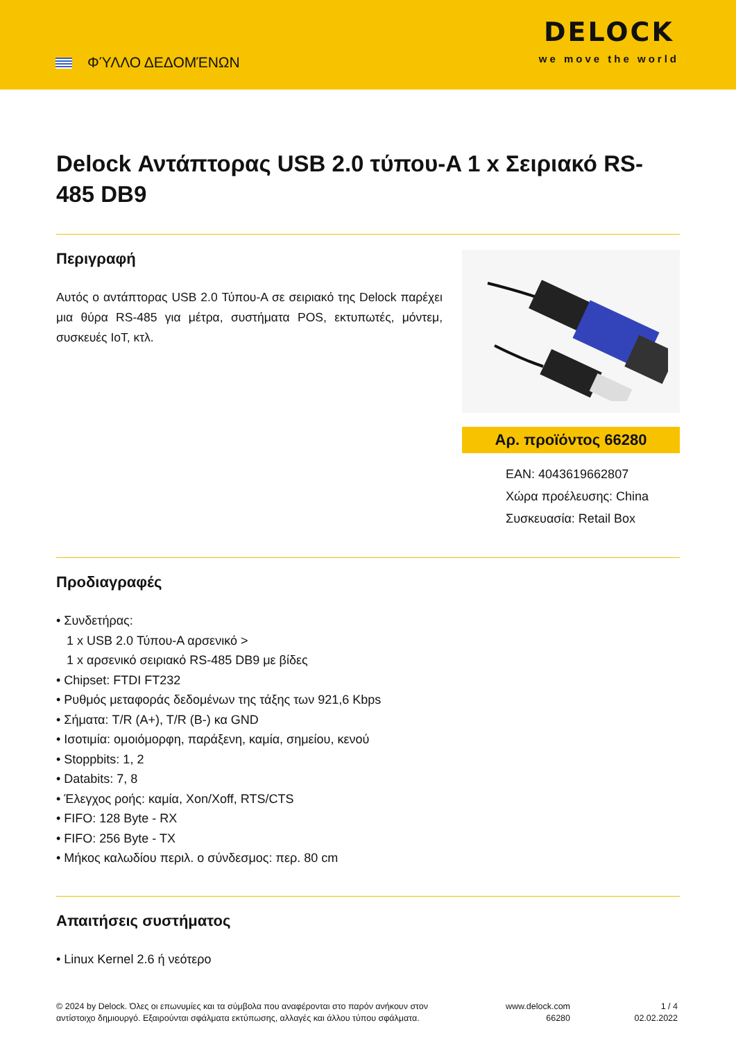ΦΎΛΛΟ ΔΕΔΟΜΈΝΩΝ
DELOCK
we move the world
Delock Αντάπτορας USB 2.0 τύπου-A 1 x Σειριακό RS-485 DB9
Περιγραφή
Αυτός ο αντάπτορας USB 2.0 Τύπου-A σε σειριακό της Delock παρέχει μια θύρα RS-485 για μέτρα, συστήματα POS, εκτυπωτές, μόντεμ, συσκευές IoT, κτλ.
Αρ. προϊόντος 66280
EAN: 4043619662807
Χώρα προέλευσης: China
Συσκευασία: Retail Box
Προδιαγραφές
Συνδετήρας:
1 x USB 2.0 Τύπου-A αρσενικό >
1 x αρσενικό σειριακό RS-485 DB9 με βίδες
Chipset: FTDI FT232
Ρυθμός μεταφοράς δεδομένων της τάξης των 921,6 Kbps
Σήματα: T/R (A+), T/R (B-) κα GND
Ισοτιμία: ομοιόμορφη, παράξενη, καμία, σημείου, κενού
Stoppbits: 1, 2
Databits: 7, 8
Έλεγχος ροής: καμία, Xon/Xoff, RTS/CTS
FIFO: 128 Byte - RX
FIFO: 256 Byte - TX
Μήκος καλωδίου περιλ. ο σύνδεσμος: περ. 80 cm
Απαιτήσεις συστήματος
Linux Kernel 2.6 ή νεότερο
© 2024 by Delock. Όλες οι επωνυμίες και τα σύμβολα που αναφέρονται στο παρόν ανήκουν στον αντίστοιχο δημιουργό. Εξαιρούνται σφάλματα εκτύπωσης, αλλαγές και άλλου τύπου σφάλματα.
www.delock.com
66280
1 / 4
02.02.2022